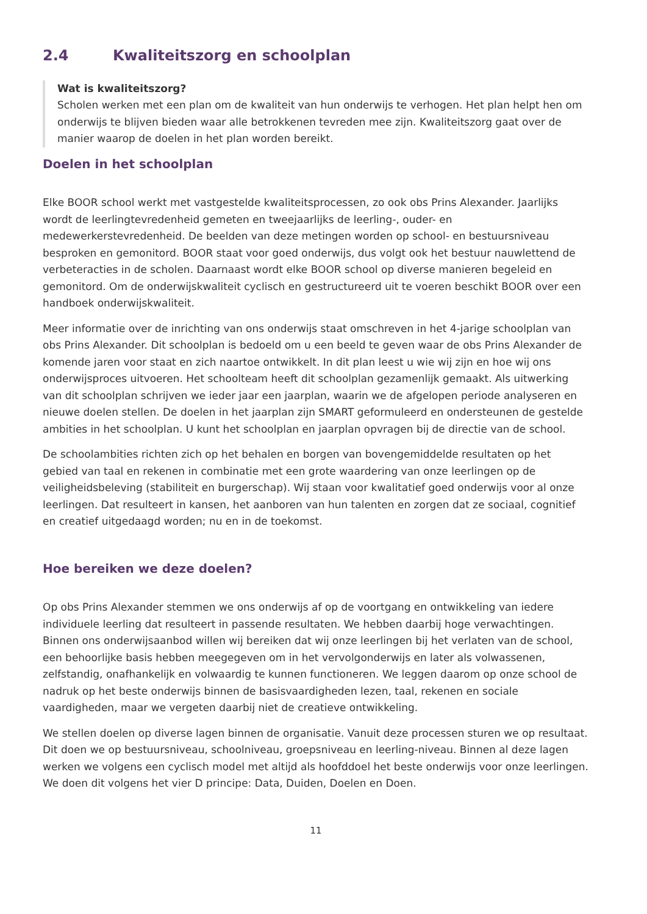2.4 Kwaliteitszorg en schoolplan
Wat is kwaliteitszorg?
Scholen werken met een plan om de kwaliteit van hun onderwijs te verhogen. Het plan helpt hen om onderwijs te blijven bieden waar alle betrokkenen tevreden mee zijn. Kwaliteitszorg gaat over de manier waarop de doelen in het plan worden bereikt.
Doelen in het schoolplan
Elke BOOR school werkt met vastgestelde kwaliteitsprocessen, zo ook obs Prins Alexander. Jaarlijks wordt de leerlingtevredenheid gemeten en tweejaarlijks de leerling-, ouder- en medewerkerstevredenheid. De beelden van deze metingen worden op school- en bestuursniveau besproken en gemonitord. BOOR staat voor goed onderwijs, dus volgt ook het bestuur nauwlettend de verbeteracties in de scholen. Daarnaast wordt elke BOOR school op diverse manieren begeleid en gemonitord. Om de onderwijskwaliteit cyclisch en gestructureerd uit te voeren beschikt BOOR over een handboek onderwijskwaliteit.
Meer informatie over de inrichting van ons onderwijs staat omschreven in het 4-jarige schoolplan van obs Prins Alexander. Dit schoolplan is bedoeld om u een beeld te geven waar de obs Prins Alexander de komende jaren voor staat en zich naartoe ontwikkelt. In dit plan leest u wie wij zijn en hoe wij ons onderwijsproces uitvoeren. Het schoolteam heeft dit schoolplan gezamenlijk gemaakt. Als uitwerking van dit schoolplan schrijven we ieder jaar een jaarplan, waarin we de afgelopen periode analyseren en nieuwe doelen stellen. De doelen in het jaarplan zijn SMART geformuleerd en ondersteunen de gestelde ambities in het schoolplan. U kunt het schoolplan en jaarplan opvragen bij de directie van de school.
De schoolambities richten zich op het behalen en borgen van bovengemiddelde resultaten op het gebied van taal en rekenen in combinatie met een grote waardering van onze leerlingen op de veiligheidsbeleving (stabiliteit en burgerschap). Wij staan voor kwalitatief goed onderwijs voor al onze leerlingen. Dat resulteert in kansen, het aanboren van hun talenten en zorgen dat ze sociaal, cognitief en creatief uitgedaagd worden; nu en in de toekomst.
Hoe bereiken we deze doelen?
Op obs Prins Alexander stemmen we ons onderwijs af op de voortgang en ontwikkeling van iedere individuele leerling dat resulteert in passende resultaten. We hebben daarbij hoge verwachtingen. Binnen ons onderwijsaanbod willen wij bereiken dat wij onze leerlingen bij het verlaten van de school, een behoorlijke basis hebben meegegeven om in het vervolgonderwijs en later als volwassenen, zelfstandig, onafhankelijk en volwaardig te kunnen functioneren. We leggen daarom op onze school de nadruk op het beste onderwijs binnen de basisvaardigheden lezen, taal, rekenen en sociale vaardigheden, maar we vergeten daarbij niet de creatieve ontwikkeling.
We stellen doelen op diverse lagen binnen de organisatie. Vanuit deze processen sturen we op resultaat. Dit doen we op bestuursniveau, schoolniveau, groepsniveau en leerling-niveau. Binnen al deze lagen werken we volgens een cyclisch model met altijd als hoofddoel het beste onderwijs voor onze leerlingen. We doen dit volgens het vier D principe: Data, Duiden, Doelen en Doen.
11